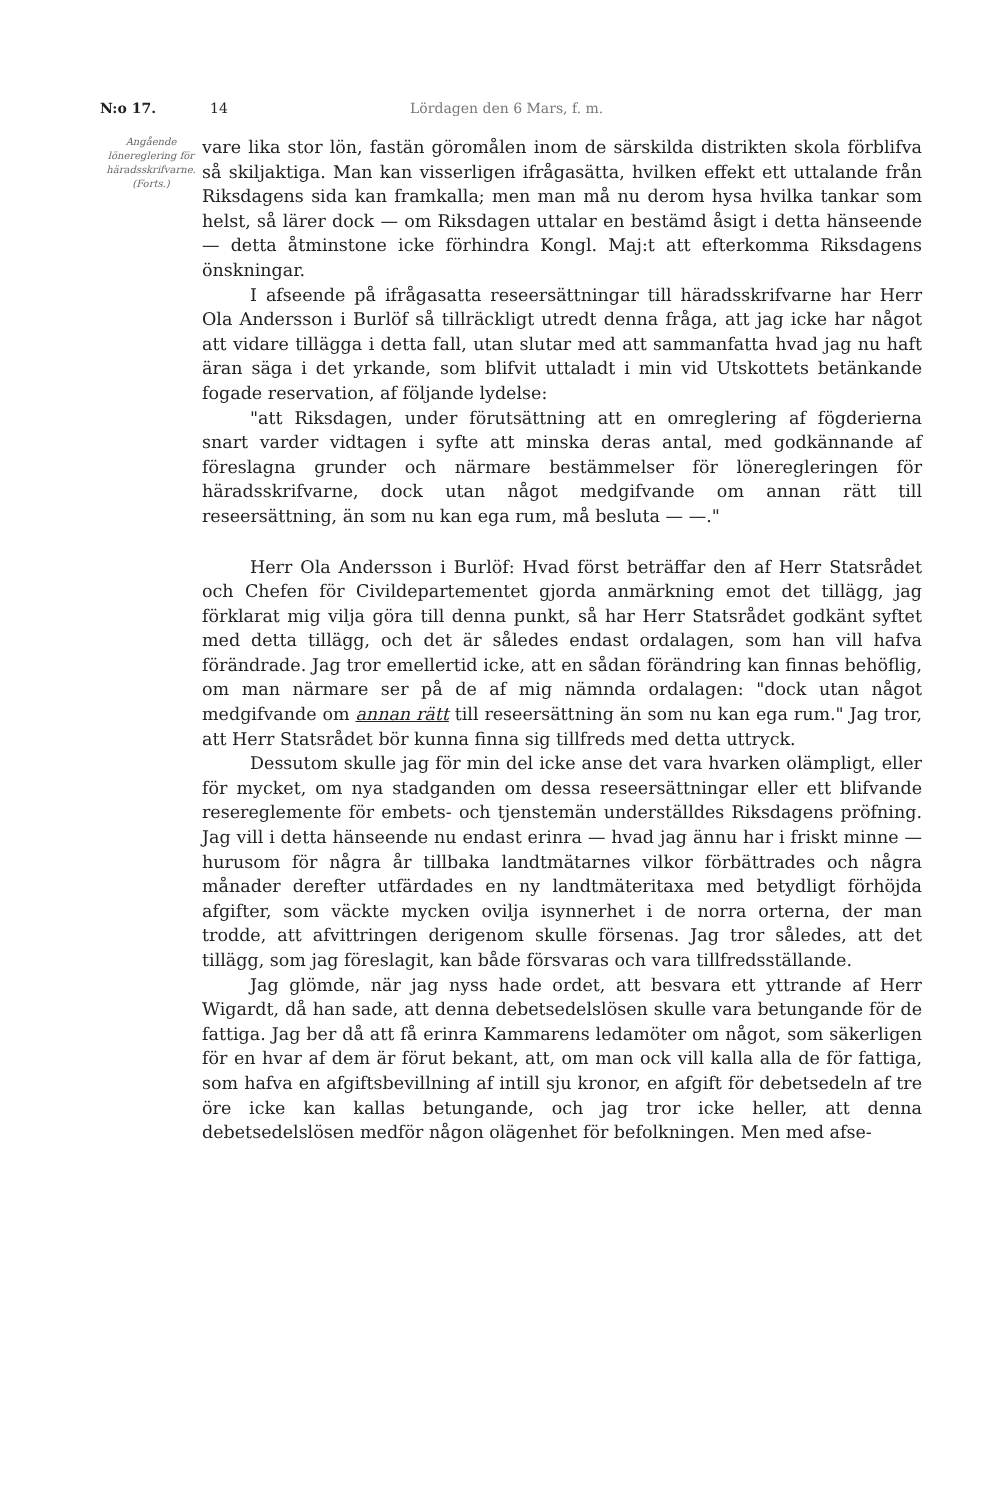N:o 17. 14 Lördagen den 6 Mars, f. m.
Angående lönereglering för härads­skrifvarne. (Forts.)
vare lika stor lön, fastän göromålen inom de särskilda distrikten skola förblifva så skiljaktiga. Man kan visserligen ifrågasätta, hvilken effekt ett uttalande från Riksdagens sida kan framkalla; men man må nu derom hysa hvilka tankar som helst, så lärer dock — om Riksdagen uttalar en bestämd åsigt i detta hänseende — detta åtminstone icke förhindra Kongl. Maj:t att efterkomma Riksdagens önskningar.
I afseende på ifrågasatta reseersättningar till häradsskrifvarne har Herr Ola Andersson i Burlöf så tillräckligt utredt denna fråga, att jag icke har något att vidare tillägga i detta fall, utan slutar med att sammanfatta hvad jag nu haft äran säga i det yrkande, som blifvit uttaladt i min vid Utskottets betänkande fogade reservation, af följande lydelse:
"att Riksdagen, under förutsättning att en omreglering af fögderierna snart varder vidtagen i syfte att minska deras antal, med godkännande af föreslagna grunder och närmare bestämmelser för löneregleringen för häradsskrifvarne, dock utan något medgifvande om annan rätt till reseersättning, än som nu kan ega rum, må besluta — —."
Herr Ola Andersson i Burlöf: Hvad först beträffar den af Herr Statsrådet och Chefen för Civildepartementet gjorda anmärkning emot det tillägg, jag förklarat mig vilja göra till denna punkt, så har Herr Statsrådet godkänt syftet med detta tillägg, och det är således endast ordalagen, som han vill hafva förändrade. Jag tror emellertid icke, att en sådan förändring kan finnas behöflig, om man närmare ser på de af mig nämnda ordalagen: "dock utan något medgifvande om annan rätt till reseersättning än som nu kan ega rum." Jag tror, att Herr Statsrådet bör kunna finna sig tillfreds med detta uttryck.
Dessutom skulle jag för min del icke anse det vara hvarken olämpligt, eller för mycket, om nya stadganden om dessa reseersättningar eller ett blifvande resereglemente för embets- och tjenstemän underställdes Riksdagens pröfning. Jag vill i detta hänseende nu endast erinra — hvad jag ännu har i friskt minne — hurusom för några år tillbaka landtmätarnes vilkor förbättrades och några månader derefter utfärdades en ny landtmäteritaxa med betydligt förhöjda afgifter, som väckte mycken ovilja isynnerhet i de norra orterna, der man trodde, att afvittringen derigenom skulle försenas. Jag tror således, att det tillägg, som jag föreslagit, kan både försvaras och vara tillfredsställande.
Jag glömde, när jag nyss hade ordet, att besvara ett yttrande af Herr Wigardt, då han sade, att denna debetsedelslösen skulle vara betungande för de fattiga. Jag ber då att få erinra Kammarens ledamöter om något, som säkerligen för en hvar af dem är förut bekant, att, om man ock vill kalla alla de för fattiga, som hafva en afgiftsbevillning af intill sju kronor, en afgift för debetsedeln af tre öre icke kan kallas betungande, och jag tror icke heller, att denna debetsedelslösen medför någon olägenhet för befolkningen. Men med afse-